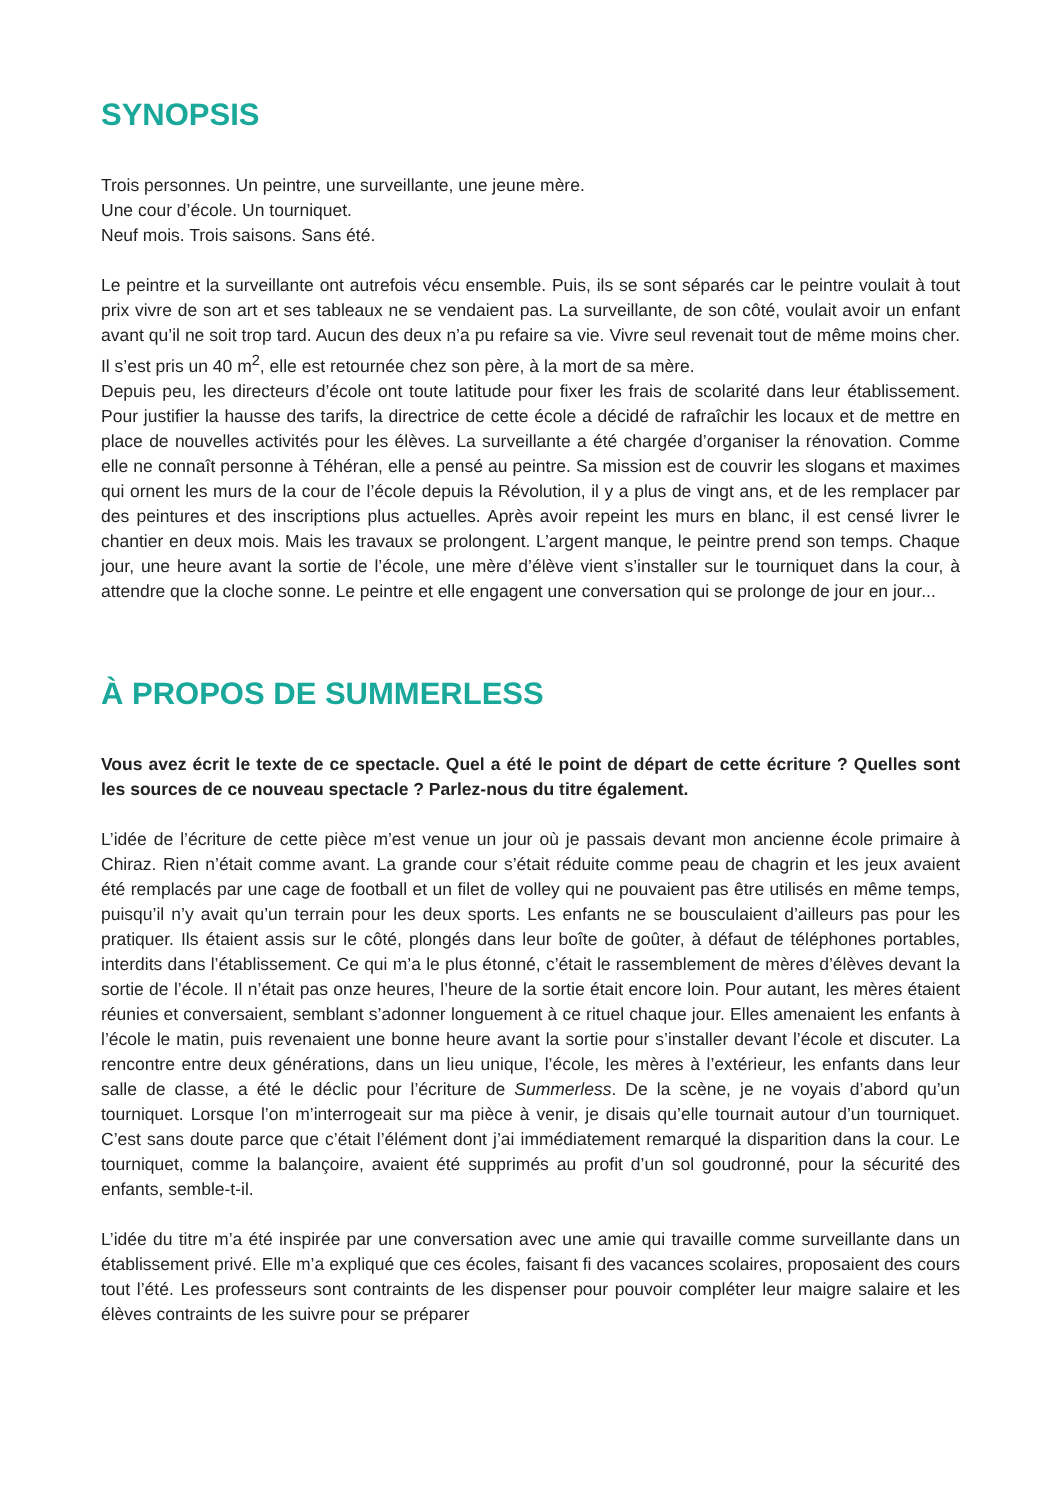SYNOPSIS
Trois personnes. Un peintre, une surveillante, une jeune mère.
Une cour d’école. Un tourniquet.
Neuf mois. Trois saisons. Sans été.
Le peintre et la surveillante ont autrefois vécu ensemble. Puis, ils se sont séparés car le peintre voulait à tout prix vivre de son art et ses tableaux ne se vendaient pas. La surveillante, de son côté, voulait avoir un enfant avant qu’il ne soit trop tard. Aucun des deux n’a pu refaire sa vie. Vivre seul revenait tout de même moins cher. Il s’est pris un 40 m<sup>2</sup>, elle est retournée chez son père, à la mort de sa mère.
Depuis peu, les directeurs d’école ont toute latitude pour fixer les frais de scolarité dans leur établissement. Pour justifier la hausse des tarifs, la directrice de cette école a décidé de rafraîchir les locaux et de mettre en place de nouvelles activités pour les élèves. La surveillante a été chargée d’organiser la rénovation. Comme elle ne connaît personne à Téhéran, elle a pensé au peintre. Sa mission est de couvrir les slogans et maximes qui ornent les murs de la cour de l’école depuis la Révolution, il y a plus de vingt ans, et de les remplacer par des peintures et des inscriptions plus actuelles. Après avoir repeint les murs en blanc, il est censé livrer le chantier en deux mois. Mais les travaux se prolongent. L’argent manque, le peintre prend son temps. Chaque jour, une heure avant la sortie de l’école, une mère d’élève vient s’installer sur le tourniquet dans la cour, à attendre que la cloche sonne. Le peintre et elle engagent une conversation qui se prolonge de jour en jour...
À PROPOS DE SUMMERLESS
Vous avez écrit le texte de ce spectacle. Quel a été le point de départ de cette écriture ? Quelles sont les sources de ce nouveau spectacle ? Parlez-nous du titre également.
L’idée de l’écriture de cette pièce m’est venue un jour où je passais devant mon ancienne école primaire à Chiraz. Rien n’était comme avant. La grande cour s’était réduite comme peau de chagrin et les jeux avaient été remplacés par une cage de football et un filet de volley qui ne pouvaient pas être utilisés en même temps, puisqu’il n’y avait qu’un terrain pour les deux sports. Les enfants ne se bousculaient d’ailleurs pas pour les pratiquer. Ils étaient assis sur le côté, plongés dans leur boîte de goûter, à défaut de téléphones portables, interdits dans l’établissement. Ce qui m’a le plus étonné, c’était le rassemblement de mères d’élèves devant la sortie de l’école. Il n’était pas onze heures, l’heure de la sortie était encore loin. Pour autant, les mères étaient réunies et conversaient, semblant s’adonner longuement à ce rituel chaque jour. Elles amenaient les enfants à l’école le matin, puis revenaient une bonne heure avant la sortie pour s’installer devant l’école et discuter. La rencontre entre deux générations, dans un lieu unique, l’école, les mères à l’extérieur, les enfants dans leur salle de classe, a été le déclic pour l’écriture de Summerless. De la scène, je ne voyais d’abord qu’un tourniquet. Lorsque l’on m’interrogeait sur ma pièce à venir, je disais qu’elle tournait autour d’un tourniquet. C’est sans doute parce que c’était l’élément dont j’ai immédiatement remarqué la disparition dans la cour. Le tourniquet, comme la balançoire, avaient été supprimés au profit d’un sol goudronné, pour la sécurité des enfants, semble-t-il.
L’idée du titre m’a été inspirée par une conversation avec une amie qui travaille comme surveillante dans un établissement privé. Elle m’a expliqué que ces écoles, faisant fi des vacances scolaires, proposaient des cours tout l’été. Les professeurs sont contraints de les dispenser pour pouvoir compléter leur maigre salaire et les élèves contraints de les suivre pour se préparer